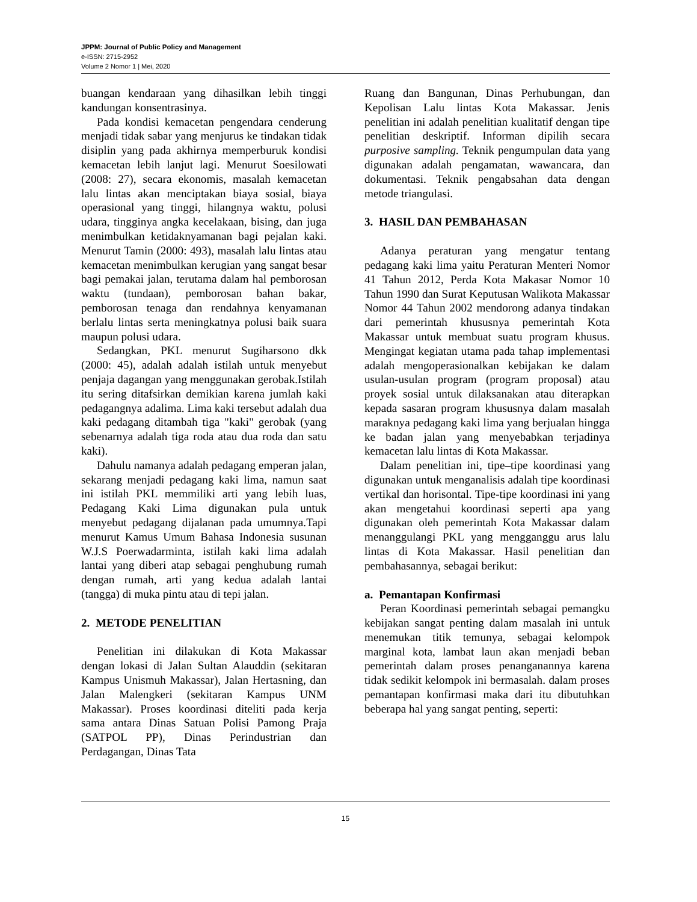JPPM: Journal of Public Policy and Management
e-ISSN: 2715-2952
Volume 2 Nomor 1 | Mei, 2020
buangan kendaraan yang dihasilkan lebih tinggi kandungan konsentrasinya.
Pada kondisi kemacetan pengendara cenderung menjadi tidak sabar yang menjurus ke tindakan tidak disiplin yang pada akhirnya memperburuk kondisi kemacetan lebih lanjut lagi. Menurut Soesilowati (2008: 27), secara ekonomis, masalah kemacetan lalu lintas akan menciptakan biaya sosial, biaya operasional yang tinggi, hilangnya waktu, polusi udara, tingginya angka kecelakaan, bising, dan juga menimbulkan ketidaknyamanan bagi pejalan kaki. Menurut Tamin (2000: 493), masalah lalu lintas atau kemacetan menimbulkan kerugian yang sangat besar bagi pemakai jalan, terutama dalam hal pemborosan waktu (tundaan), pemborosan bahan bakar, pemborosan tenaga dan rendahnya kenyamanan berlalu lintas serta meningkatnya polusi baik suara maupun polusi udara.
Sedangkan, PKL menurut Sugiharsono dkk (2000: 45), adalah adalah istilah untuk menyebut penjaja dagangan yang menggunakan gerobak.Istilah itu sering ditafsirkan demikian karena jumlah kaki pedagangnya adalima. Lima kaki tersebut adalah dua kaki pedagang ditambah tiga "kaki" gerobak (yang sebenarnya adalah tiga roda atau dua roda dan satu kaki).
Dahulu namanya adalah pedagang emperan jalan, sekarang menjadi pedagang kaki lima, namun saat ini istilah PKL memmiliki arti yang lebih luas, Pedagang Kaki Lima digunakan pula untuk menyebut pedagang dijalanan pada umumnya.Tapi menurut Kamus Umum Bahasa Indonesia susunan W.J.S Poerwadarminta, istilah kaki lima adalah lantai yang diberi atap sebagai penghubung rumah dengan rumah, arti yang kedua adalah lantai (tangga) di muka pintu atau di tepi jalan.
2. METODE PENELITIAN
Penelitian ini dilakukan di Kota Makassar dengan lokasi di Jalan Sultan Alauddin (sekitaran Kampus Unismuh Makassar), Jalan Hertasning, dan Jalan Malengkeri (sekitaran Kampus UNM Makassar). Proses koordinasi diteliti pada kerja sama antara Dinas Satuan Polisi Pamong Praja (SATPOL PP), Dinas Perindustrian dan Perdagangan, Dinas Tata
Ruang dan Bangunan, Dinas Perhubungan, dan Kepolisan Lalu lintas Kota Makassar. Jenis penelitian ini adalah penelitian kualitatif dengan tipe penelitian deskriptif. Informan dipilih secara purposive sampling. Teknik pengumpulan data yang digunakan adalah pengamatan, wawancara, dan dokumentasi. Teknik pengabsahan data dengan metode triangulasi.
3. HASIL DAN PEMBAHASAN
Adanya peraturan yang mengatur tentang pedagang kaki lima yaitu Peraturan Menteri Nomor 41 Tahun 2012, Perda Kota Makasar Nomor 10 Tahun 1990 dan Surat Keputusan Walikota Makassar Nomor 44 Tahun 2002 mendorong adanya tindakan dari pemerintah khususnya pemerintah Kota Makassar untuk membuat suatu program khusus. Mengingat kegiatan utama pada tahap implementasi adalah mengoperasionalkan kebijakan ke dalam usulan-usulan program (program proposal) atau proyek sosial untuk dilaksanakan atau diterapkan kepada sasaran program khususnya dalam masalah maraknya pedagang kaki lima yang berjualan hingga ke badan jalan yang menyebabkan terjadinya kemacetan lalu lintas di Kota Makassar.
Dalam penelitian ini, tipe–tipe koordinasi yang digunakan untuk menganalisis adalah tipe koordinasi vertikal dan horisontal. Tipe-tipe koordinasi ini yang akan mengetahui koordinasi seperti apa yang digunakan oleh pemerintah Kota Makassar dalam menanggulangi PKL yang mengganggu arus lalu lintas di Kota Makassar. Hasil penelitian dan pembahasannya, sebagai berikut:
a. Pemantapan Konfirmasi
Peran Koordinasi pemerintah sebagai pemangku kebijakan sangat penting dalam masalah ini untuk menemukan titik temunya, sebagai kelompok marginal kota, lambat laun akan menjadi beban pemerintah dalam proses penanganannya karena tidak sedikit kelompok ini bermasalah. dalam proses pemantapan konfirmasi maka dari itu dibutuhkan beberapa hal yang sangat penting, seperti:
15